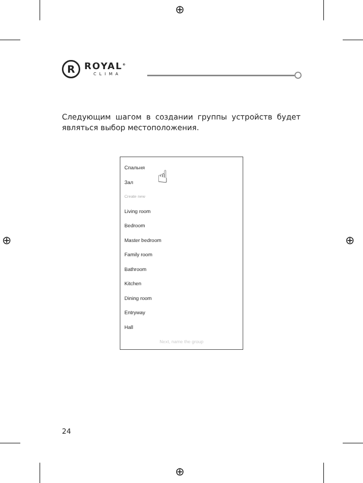⊕
⊕
⊕ ⊕
R
ROYAL<sup>®</sup>
CLIMA
Следующим шагом в создании группы устройств будет являться выбор местоположения.
Спальня
Зал
Create new
Living room
Bedroom
Master bedroom
Family room
Bathroom
Kitchen
Dining room
Entryway
Hall
Next, name the group
☝
24